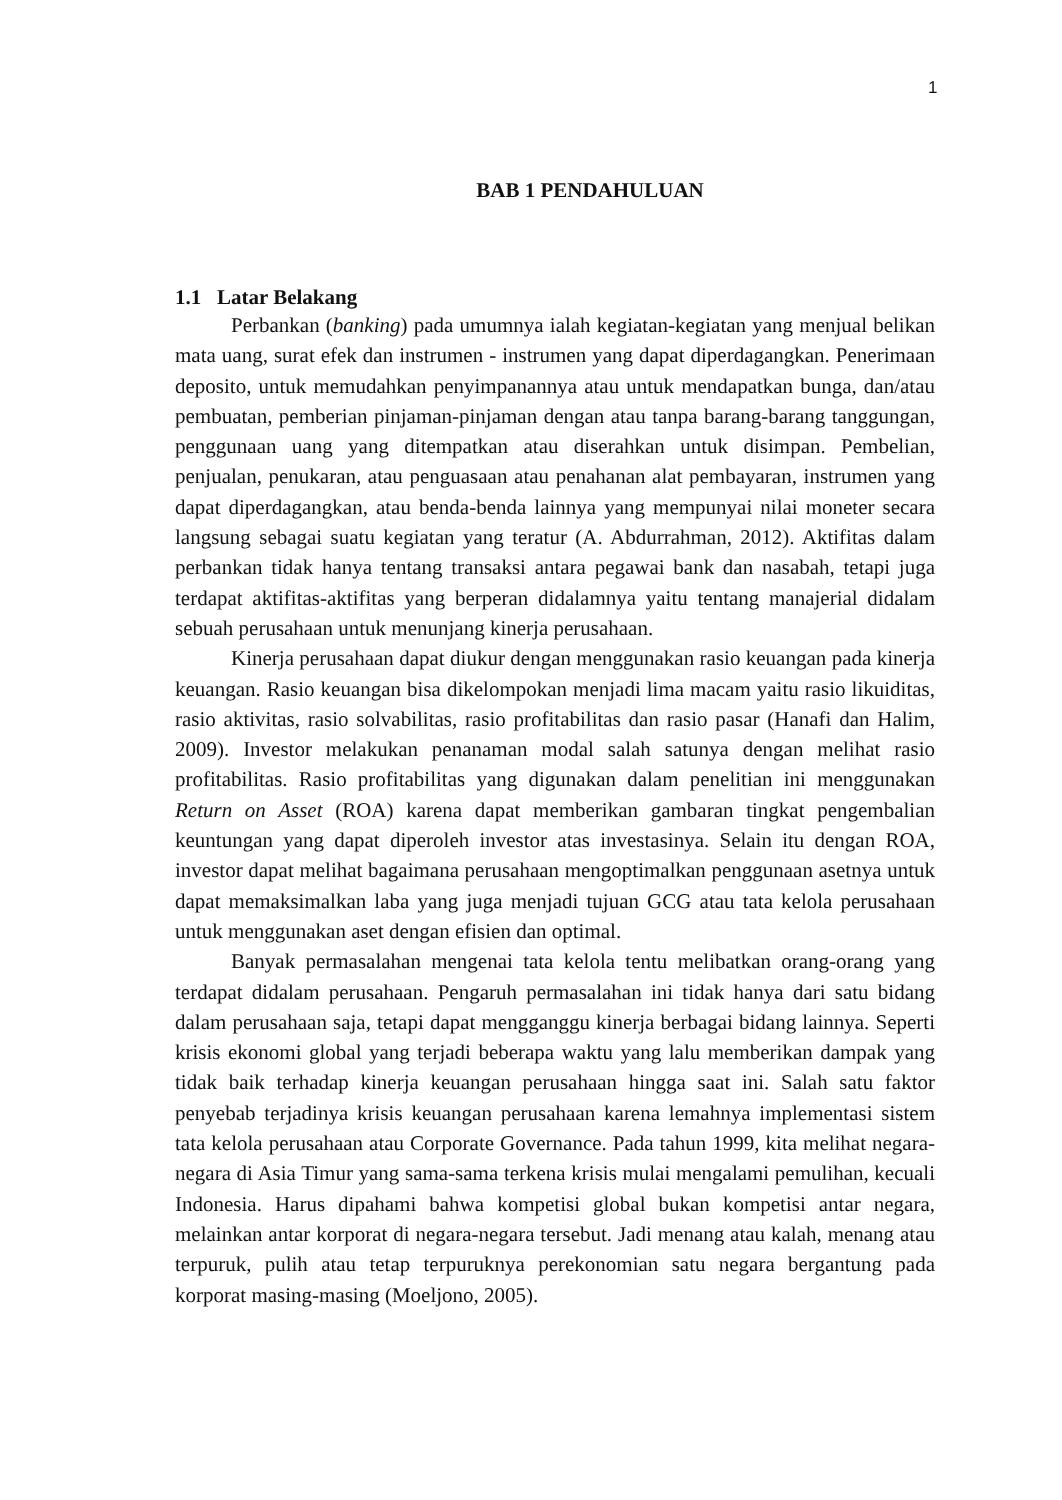1
BAB 1 PENDAHULUAN
1.1 Latar Belakang
Perbankan (banking) pada umumnya ialah kegiatan-kegiatan yang menjual belikan mata uang, surat efek dan instrumen - instrumen yang dapat diperdagangkan. Penerimaan deposito, untuk memudahkan penyimpanannya atau untuk mendapatkan bunga, dan/atau pembuatan, pemberian pinjaman-pinjaman dengan atau tanpa barang-barang tanggungan, penggunaan uang yang ditempatkan atau diserahkan untuk disimpan. Pembelian, penjualan, penukaran, atau penguasaan atau penahanan alat pembayaran, instrumen yang dapat diperdagangkan, atau benda-benda lainnya yang mempunyai nilai moneter secara langsung sebagai suatu kegiatan yang teratur (A. Abdurrahman, 2012). Aktifitas dalam perbankan tidak hanya tentang transaksi antara pegawai bank dan nasabah, tetapi juga terdapat aktifitas-aktifitas yang berperan didalamnya yaitu tentang manajerial didalam sebuah perusahaan untuk menunjang kinerja perusahaan.
Kinerja perusahaan dapat diukur dengan menggunakan rasio keuangan pada kinerja keuangan. Rasio keuangan bisa dikelompokan menjadi lima macam yaitu rasio likuiditas, rasio aktivitas, rasio solvabilitas, rasio profitabilitas dan rasio pasar (Hanafi dan Halim, 2009). Investor melakukan penanaman modal salah satunya dengan melihat rasio profitabilitas. Rasio profitabilitas yang digunakan dalam penelitian ini menggunakan Return on Asset (ROA) karena dapat memberikan gambaran tingkat pengembalian keuntungan yang dapat diperoleh investor atas investasinya. Selain itu dengan ROA, investor dapat melihat bagaimana perusahaan mengoptimalkan penggunaan asetnya untuk dapat memaksimalkan laba yang juga menjadi tujuan GCG atau tata kelola perusahaan untuk menggunakan aset dengan efisien dan optimal.
Banyak permasalahan mengenai tata kelola tentu melibatkan orang-orang yang terdapat didalam perusahaan. Pengaruh permasalahan ini tidak hanya dari satu bidang dalam perusahaan saja, tetapi dapat mengganggu kinerja berbagai bidang lainnya. Seperti krisis ekonomi global yang terjadi beberapa waktu yang lalu memberikan dampak yang tidak baik terhadap kinerja keuangan perusahaan hingga saat ini. Salah satu faktor penyebab terjadinya krisis keuangan perusahaan karena lemahnya implementasi sistem tata kelola perusahaan atau Corporate Governance. Pada tahun 1999, kita melihat negara-negara di Asia Timur yang sama-sama terkena krisis mulai mengalami pemulihan, kecuali Indonesia. Harus dipahami bahwa kompetisi global bukan kompetisi antar negara, melainkan antar korporat di negara-negara tersebut. Jadi menang atau kalah, menang atau terpuruk, pulih atau tetap terpuruknya perekonomian satu negara bergantung pada korporat masing-masing (Moeljono, 2005).